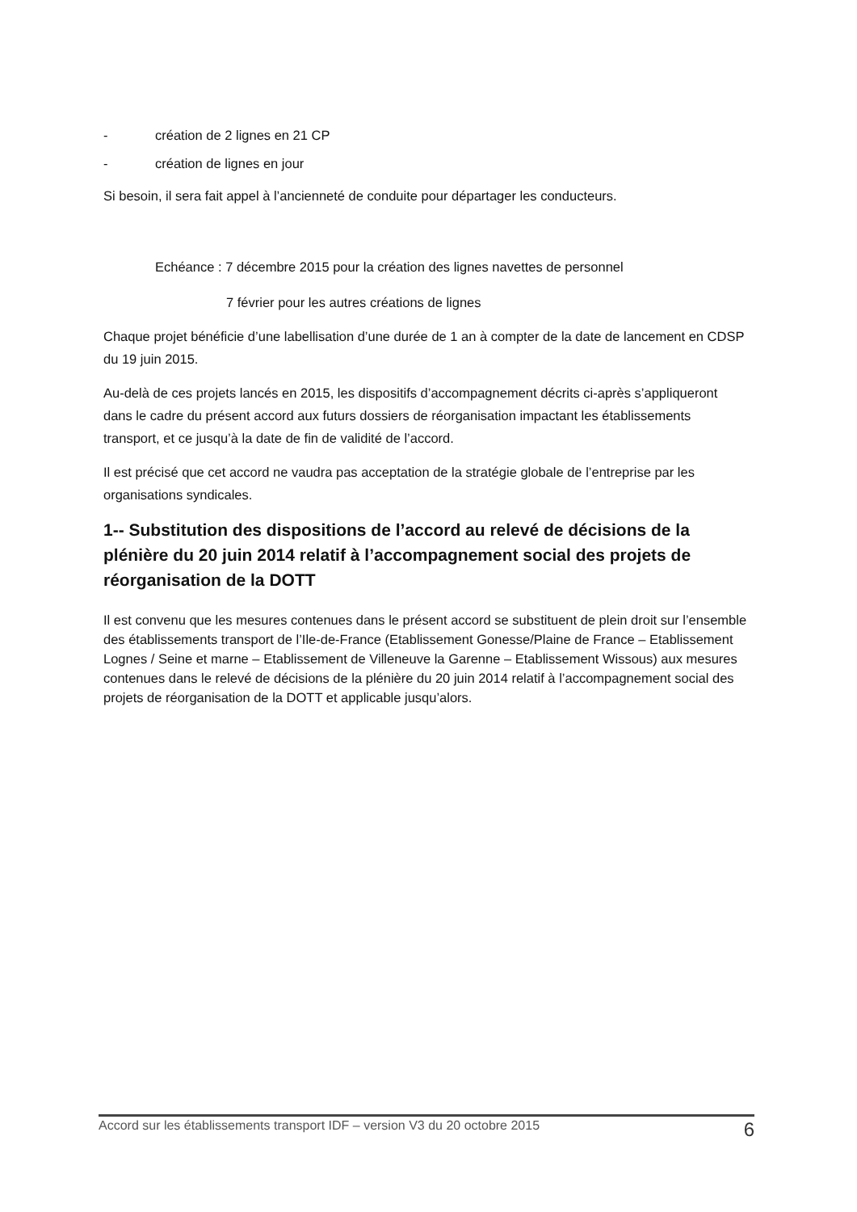- création de 2 lignes en 21 CP
- création de lignes en jour
Si besoin, il sera fait appel à l’ancienneté de conduite pour départager les conducteurs.
Echéance : 7 décembre 2015 pour la création des lignes navettes de personnel
7 février pour les autres créations de lignes
Chaque projet bénéficie d’une labellisation d’une durée de 1 an à compter de la date de lancement en CDSP du 19 juin 2015.
Au-delà de ces projets lancés en 2015, les dispositifs d’accompagnement décrits ci-après s’appliqueront dans le cadre du présent accord aux futurs dossiers de réorganisation impactant les établissements transport, et ce jusqu’à la date de fin de validité de l’accord.
Il est précisé que cet accord ne vaudra pas acceptation de la stratégie globale de l’entreprise par les organisations syndicales.
1-- Substitution des dispositions de l’accord au relevé de décisions de la plénière du 20 juin 2014 relatif à l’accompagnement social des projets de réorganisation de la DOTT
Il est convenu que les mesures contenues dans le présent accord se substituent de plein droit sur l’ensemble des établissements transport de l’Ile-de-France (Etablissement Gonesse/Plaine de France – Etablissement Lognes / Seine et marne – Etablissement de Villeneuve la Garenne – Etablissement Wissous) aux mesures contenues dans le relevé de décisions de la plénière du 20 juin 2014 relatif à l’accompagnement social des projets de réorganisation de la DOTT et applicable jusqu’alors.
Accord sur les établissements transport IDF – version V3 du 20 octobre 2015 6